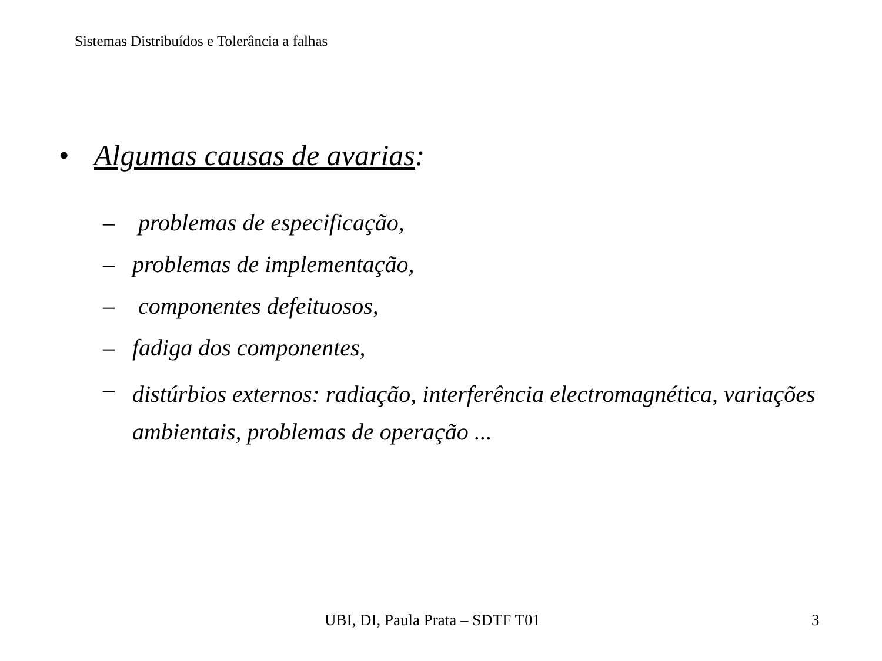Sistemas Distribuídos e Tolerância a falhas
• Algumas causas de avarias:
– problemas de especificação,
– problemas de implementação,
– componentes defeituosos,
– fadiga dos componentes,
– distúrbios externos: radiação, interferência electromagnética, variações ambientais, problemas de operação ...
UBI, DI, Paula Prata – SDTF T01 3